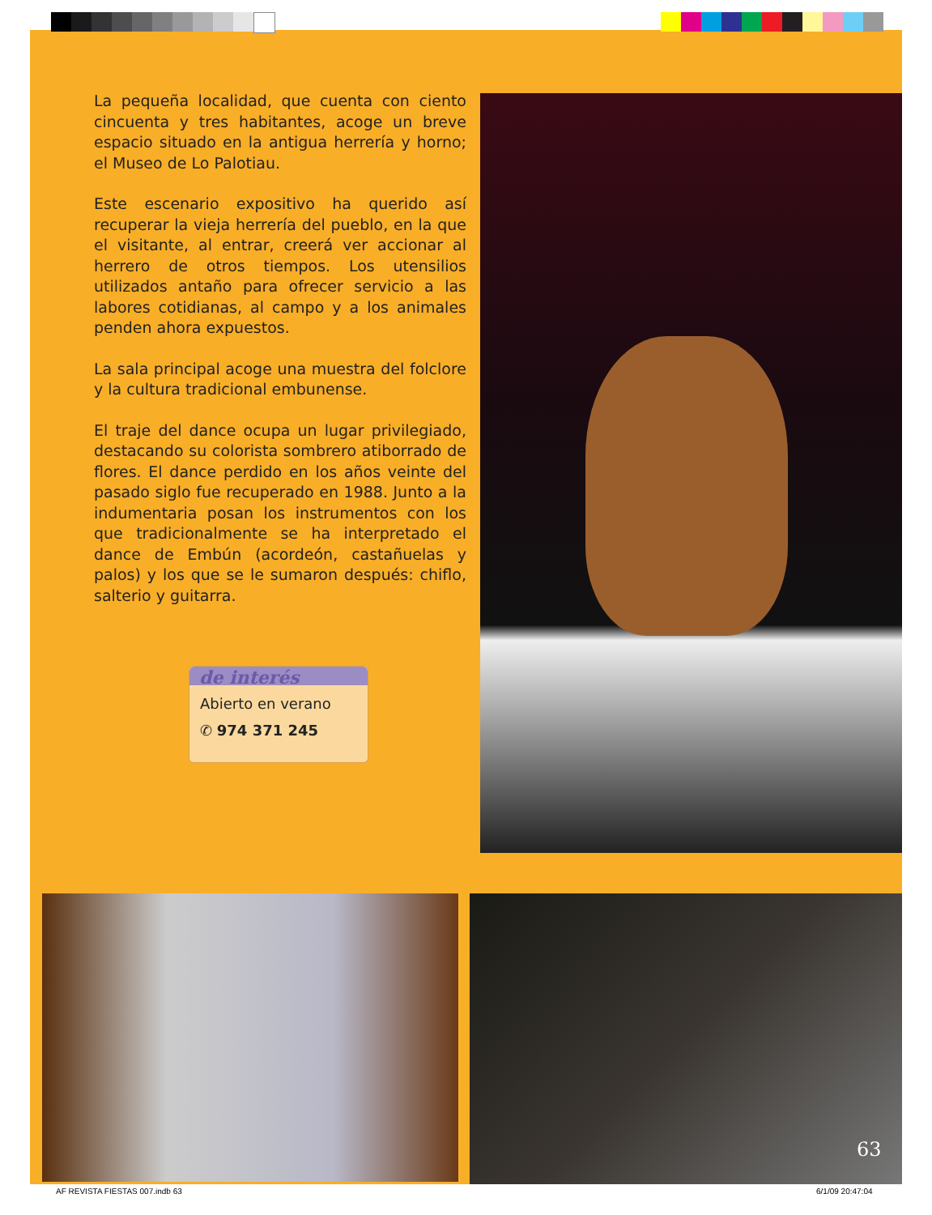La pequeña localidad, que cuenta con ciento cin­cuenta y tres habitantes, acoge un breve espacio situado en la antigua herrería y horno; el Museo de Lo Palotiau.
Este escenario expositivo ha querido así recuperar la vieja herrería del pueblo, en la que el visitante, al entrar, creerá ver accionar al herrero de otros tiempos. Los utensilios utilizados antaño para ofrecer servicio a las labores cotidianas, al campo y a los animales penden ahora expuestos.
La sala principal acoge una muestra del folclore y la cultura tradicional embunense.
El traje del dance ocupa un lugar privilegiado, desta­cando su colorista sombrero atiborrado de flores. El dance perdido en los años veinte del pasado siglo fue recuperado en 1988. Junto a la indumentaria posan los instrumentos con los que tradicionalmente se ha interpretado el dance de Embún (acordeón, castañue­las y palos) y los que se le sumaron después: chiflo, salterio y guitarra.
de interés
Abierto en verano
✆ 974 371 245
63
AF REVISTA FIESTAS 007.indb 63 6/1/09 20:47:04